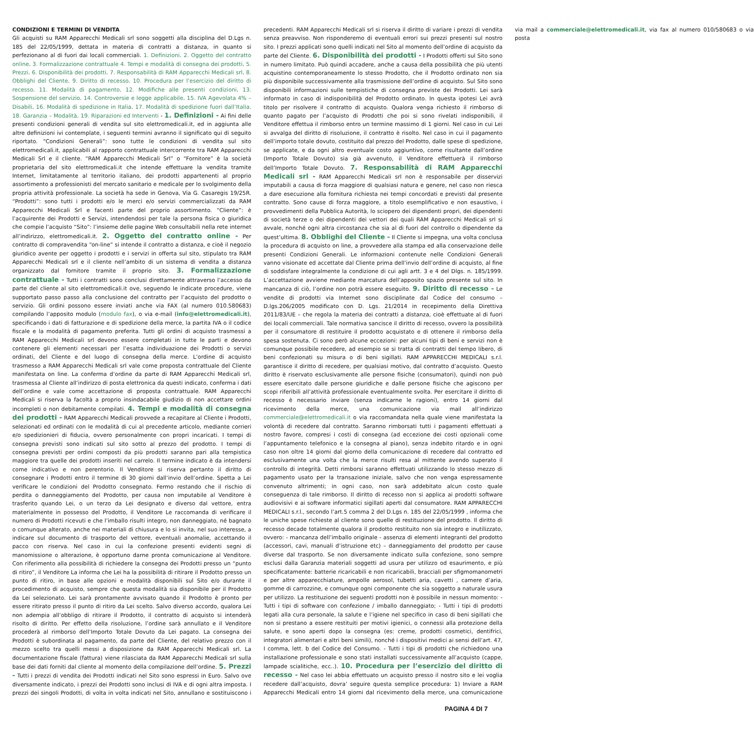CONDIZIONI E TERMINI DI VENDITA
Gli acquisti su RAM Apparecchi Medicali srl sono soggetti alla disciplina del D.Lgs n. 185 del 22/05/1999, dettata in materia di contratti a distanza, in quanto si perfezionano al di fuori dai locali commerciali. 1. Definizioni. 2. Oggetto del contratto online. 3. Formalizzazione contrattuale 4. Tempi e modalità di consegna dei prodotti. 5. Prezzi. 6. Disponibilità dei prodotti. 7. Responsabilità di RAM Apparecchi Medicali srl. 8. Obblighi del Cliente. 9. Diritto di recesso. 10. Procedura per l’esercizio del diritto di recesso. 11. Modalità di pagamento. 12. Modifiche alle presenti condizioni. 13. Sospensione del servizio. 14. Controversie e legge applicabile. 15. IVA Agevolata 4% – Disabili. 16. Modalità di spedizione in Italia. 17. Modalità di spedizione fuori dall’Italia. 18. Garanzia – Modalità. 19. Riparazioni ed Interventi - 1. Definizioni - Ai fini delle presenti condizioni generali di vendita sul sito elettromedicali.it, ed in aggiunta alle altre definizioni ivi contemplate, i seguenti termini avranno il significato qui di seguito riportato. “Condizioni Generali”: sono tutte le condizioni di vendita sul sito elettromedicali.it, applicabili al rapporto contrattuale intercorrente tra RAM Apparecchi Medicali Srl e il cliente. “RAM Apparecchi Medicali Srl” o “Fornitore” è la società proprietaria del sito elettromedicali.it che intende effettuare la vendita tramite Internet, limitatamente al territorio italiano, dei prodotti appartenenti al proprio assortimento a professionisti del mercato sanitario e medicale per lo svolgimento della propria attività professionale. La società ha sede in Genova, Via G. Casaregis 19/25R. “Prodotti”: sono tutti i prodotti e/o le merci e/o servizi commercializzati da RAM Apparecchi Medicali Srl e facenti parte del proprio assortimento. “Cliente”: è l’acquirente dei Prodotti e Servizi, intendendosi per tale la persona fisica o giuridica che compie l’acquisto “Sito”: l’insieme delle pagine Web consultabili nella rete internet all’indirizzo, elettromedicali.it. 2. Oggetto del contratto online - Per contratto di compravendita “on-line” si intende il contratto a distanza, e cioè il negozio giuridico avente per oggetto i prodotti e i servizi in offerta sul sito, stipulato tra RAM Apparecchi Medicali srl e il cliente nell’ambito di un sistema di vendita a distanza organizzato dal fornitore tramite il proprio sito. 3. Formalizzazione contrattuale - Tutti i contratti sono conclusi direttamente attraverso l’accesso da parte del cliente al sito elettromedicali.it ove, seguendo le indicate procedure, viene supportato passo passo alla conclusione del contratto per l’acquisto del prodotto o servizio. Gli ordini possono essere inviati anche via FAX (al numero 010.580683) compilando l’apposito modulo (modulo fax), o via e-mail (info@elettromedicali.it), specificando i dati di fatturazione e di spedizione della merce, la partita IVA o il codice fiscale e la modalità di pagamento preferita. Tutti gli ordini di acquisto trasmessi a RAM Apparecchi Medicali srl devono essere completati in tutte le parti e devono contenere gli elementi necessari per l’esatta individuazione dei Prodotti o servizi ordinati, del Cliente e del luogo di consegna della merce. L’ordine di acquisto trasmesso a RAM Apparecchi Medicali srl vale come proposta contrattuale del Cliente manifestata on line. La conferma d’ordine da parte di RAM Apparecchi Medicali srl, trasmessa al Cliente all’indirizzo di posta elettronica da questi indicato, conferma i dati dell’ordine e vale come accettazione di proposta contrattuale. RAM Apparecchi Medicali si riserva la facoltà a proprio insindacabile giudizio di non accettare ordini incompleti o non debitamente compilati. 4. Tempi e modalità di consegna dei prodotti - RAM Apparecchi Medicali provvede a recapitare al Cliente i Prodotti, selezionati ed ordinati con le modalità di cui al precedente articolo, mediante corrieri e/o spedizionieri di fiducia, ovvero personalmente con propri incaricati. I tempi di consegna previsti sono indicati sul sito sotto al prezzo del prodotto. I tempi di consegna previsti per ordini composti da più prodotti saranno pari alla tempistica maggiore tra quelle dei prodotti inseriti nel carrelo. Il termine indicato è da intendersi come indicativo e non perentorio. Il Venditore si riserva pertanto il diritto di consegnare i Prodotti entro il termine di 30 giorni dall’invio dell’ordine. Spetta a Lei verificare le condizioni del Prodotto consegnato. Fermo restando che il rischio di perdita o danneggiamento del Prodotto, per causa non imputabile al Venditore è trasferito quando Lei, o un terzo da Lei designato e diverso dal vettore, entra materialmente in possesso del Prodotto, il Venditore Le raccomanda di verificare il numero di Prodotti ricevuti e che l’imballo risulti integro, non danneggiato, né bagnato o comunque alterato, anche nei materiali di chiusura e lo si invita, nel suo interesse, a indicare sul documento di trasporto del vettore, eventuali anomalie, accettando il pacco con riserva. Nel caso in cui la confezione presenti evidenti segni di manomissione o alterazione, è opportuno darne pronta comunicazione al Venditore. Con riferimento alla possibilità di richiedere la consegna dei Prodotti presso un “punto di ritiro”, il Venditore La informa che Lei ha la possibilità di ritirare il Prodotto presso un punto di ritiro, in base alle opzioni e modalità disponibili sul Sito e/o durante il procedimento di acquisto, sempre che questa modalità sia disponibile per il Prodotto da Lei selezionato. Lei sarà prontamente avvisato quando il Prodotto è pronto per essere ritirato presso il punto di ritiro da Lei scelto. Salvo diverso accordo, qualora Lei non adempia all’obbligo di ritirare il Prodotto, il contratto di acquisto si intenderà risolto di diritto. Per effetto della risoluzione, l’ordine sarà annullato e il Venditore procederà al rimborso dell’Importo Totale Dovuto da Lei pagato. La consegna dei Prodotti è subordinata al pagamento, da parte del Cliente, del relativo prezzo con il mezzo scelto tra quelli messi a disposizione da RAM Apparecchi Medicali srl. La documentazione fiscale (fattura) viene rilasciata da RAM Apparecchi Medicali srl sulla base dei dati forniti dal cliente al momento della compilazione dell’ordine. 5. Prezzi - Tutti i prezzi di vendita dei Prodotti indicati nel Sito sono espressi in Euro. Salvo ove diversamente indicato, i prezzi dei Prodotti sono inclusi di IVA e di ogni altra imposta. I prezzi dei singoli Prodotti, di volta in volta indicati nel Sito, annullano e sostituiscono i precedenti. RAM Apparecchi Medicali srl si riserva il diritto di variare i prezzi di vendita senza preavviso. Non risponderemo di eventuali errori sui prezzi presenti sul nostro sito. I prezzi applicati sono quelli indicati nel Sito al momento dell’ordine di acquisto da parte del Cliente. 6. Disponibilità dei prodotti - I Prodotti offerti sul Sito sono in numero limitato. Può quindi accadere, anche a causa della possibilità che più utenti acquistino contemporaneamente lo stesso Prodotto, che il Prodotto ordinato non sia più disponibile successivamente alla trasmissione dell’ordine di acquisto. Sul Sito sono disponibili informazioni sulle tempistiche di consegna previste dei Prodotti. Lei sarà informato in caso di indisponibilità del Prodotto ordinato. In questa ipotesi Lei avrà titolo per risolvere il contratto di acquisto. Qualora venga richiesto il rimborso di quanto pagato per l’acquisto di Prodotti che poi si sono rivelati indisponibili, il Venditore effettua il rimborso entro un termine massimo di 1 giorni. Nel caso in cui Lei si avvalga del diritto di risoluzione, il contratto è risolto. Nel caso in cui il pagamento dell’importo totale dovuto, costituito dal prezzo del Prodotto, dalle spese di spedizione, se applicate, e da ogni altro eventuale costo aggiuntivo, come risultante dall’ordine (Importo Totale Dovuto) sia già avvenuto, il Venditore effettuerà il rimborso dell’Importo Totale Dovuto. 7. Responsabilità di RAM Apparecchi Medicali srl - RAM Apparecchi Medicali srl non è responsabile per disservizi imputabili a causa di forza maggiore di qualsiasi natura e genere, nel caso non riesca a dare esecuzione alla fornitura richiesta nei tempi concordati e previsti dal presente contratto. Sono cause di forza maggiore, a titolo esemplificativo e non esaustivo, i provvedimenti della Pubblica Autorità, lo sciopero dei dipendenti propri, dei dipendenti di società terze o dei dipendenti dei vettori dei quali RAM Apparecchi Medicali srl si avvale, nonché ogni altra circostanza che sia al di fuori del controllo o dipendente da quest’ultima. 8. Obblighi del Cliente - Il Cliente si impegna, una volta conclusa la procedura di acquisto on line, a provvedere alla stampa ed alla conservazione delle presenti Condizioni Generali. Le informazioni contenute nelle Condizioni Generali vanno visionate ed accettate dal Cliente prima dell’invio dell’ordine di acquisto, al fine di soddisfare integralmente la condizione di cui agli artt. 3 e 4 del Dlgs. n. 185/1999. L’accettazione avviene mediante marcatura dell’apposito spazio presente sul sito. In mancanza di ciò, l’ordine non potrà essere eseguito. 9. Diritto di recesso - Le vendite di prodotti via Internet sono disciplinate dal Codice del consumo – D.lgs.206/2005 modificato con D. Lgs. 21/2014 in recepimento della Direttiva 2011/83/UE – che regola la materia dei contratti a distanza, cioè effettuate al di fuori dei locali commerciali. Tale normativa sancisce il diritto di recesso, ovvero la possibilità per il consumatore di restituire il prodotto acquistato e di ottenere il rimborso della spesa sostenuta. Ci sono però alcune eccezioni: per alcuni tipi di beni e servizi non è comunque possibile recedere, ad esempio se si tratta di contratti del tempo libero, di beni confezionati su misura o di beni sigillati. RAM APPARECCHI MEDICALI s.r.l. garantisce il diritto di recedere, per qualsiasi motivo, dal contratto d’acquisto. Questo diritto è riservato esclusivamente alle persone fisiche (consumatori), quindi non può essere esercitato dalle persone giuridiche e dalle persone fisiche che agiscono per scopi riferibili all’attività professionale eventualmente svolta. Per esercitare il diritto di recesso è necessario inviare (senza indicarne le ragioni), entro 14 giorni dal ricevimento della merce, una comunicazione via mail all’indirizzo commerciale@elettromedicali.it o via raccomandata nella quale viene manifestata la volontà di recedere dal contratto. Saranno rimborsati tutti i pagamenti effettuati a nostro favore, compresi i costi di consegna (ad eccezione dei costi opzionali come l’appuntamento telefonico e la consegna al piano), senza indebito ritardo e in ogni caso non oltre 14 giorni dal giorno della comunicazione di recedere dal contratto ed esclusivamente una volta che la merce risulti resa al mittente avendo superato il controllo di integrità. Detti rimborsi saranno effettuati utilizzando lo stesso mezzo di pagamento usato per la transazione iniziale, salvo che non venga espressamente convenuto altrimenti; in ogni caso, non sarà addebitato alcun costo quale conseguenza di tale rimborso. Il diritto di recesso non si applica ai prodotti software audiovisivi e ai software informatici sigillati aperti dal consumatore. RAM APPARECCHI MEDICALI s.r.l., secondo l’art.5 comma 2 del D.Lgs n. 185 del 22/05/1999 , informa che le uniche spese richieste al cliente sono quelle di restituzione del prodotto. Il diritto di recesso decade totalmente qualora il prodotto restituito non sia integro e inutilizzato, ovvero: - mancanza dell’imballo originale - assenza di elementi integranti del prodotto (accessori, cavi, manuali d’istruzione etc) – danneggiamento del prodotto per cause diverse dal trasporto. Se non diversamente indicato sulla confezione, sono sempre esclusi dalla Garanzia materiali soggetti ad usura per utilizzo od esaurimento, e più specificatamente: batterie ricaricabili e non ricaricabili, bracciali per sfigmomanometri e per altre apparecchiature, ampolle aerosol, tubetti aria, cavetti , camere d’aria, gomme di carrozzine, e comunque ogni componente che sia soggetto a naturale usura per utilizzo. La restituzione dei seguenti prodotti non è possibile in nessun momento: - Tutti i tipi di software con confezione / imballo danneggiato; - Tutti i tipi di prodotti legati alla cura personale, la salute e l’igiene nel specifico in caso di beni sigillati che non si prestano a essere restituiti per motivi igienici, o connessi alla protezione della salute, e sono aperti dopo la consegna (es: creme, prodotti cosmetici, dentifrici, integratori alimentari e altri beni simili), nonché i dispositivi medici ai sensi dell’art. 47, I comma, lett. b del Codice del Consumo. - Tutti i tipi di prodotti che richiedono una installazione professionale e sono stati installati successivamente all’acquisto (cappe, lampade scialitiche, ecc..). 10. Procedura per l’esercizio del diritto di recesso - Nel caso lei abbia effettuato un acquisto presso il nostro sito e lei voglia recedere dall’acquisto, dovra’ seguire questa semplice procedura: 1) Inviare a RAM Apparecchi Medicali entro 14 giorni dal ricevimento della merce, una comunicazione via mail a commerciale@elettromedicali.it, via fax al numero 010/580683 o via posta
PAGINA 4 DI 7